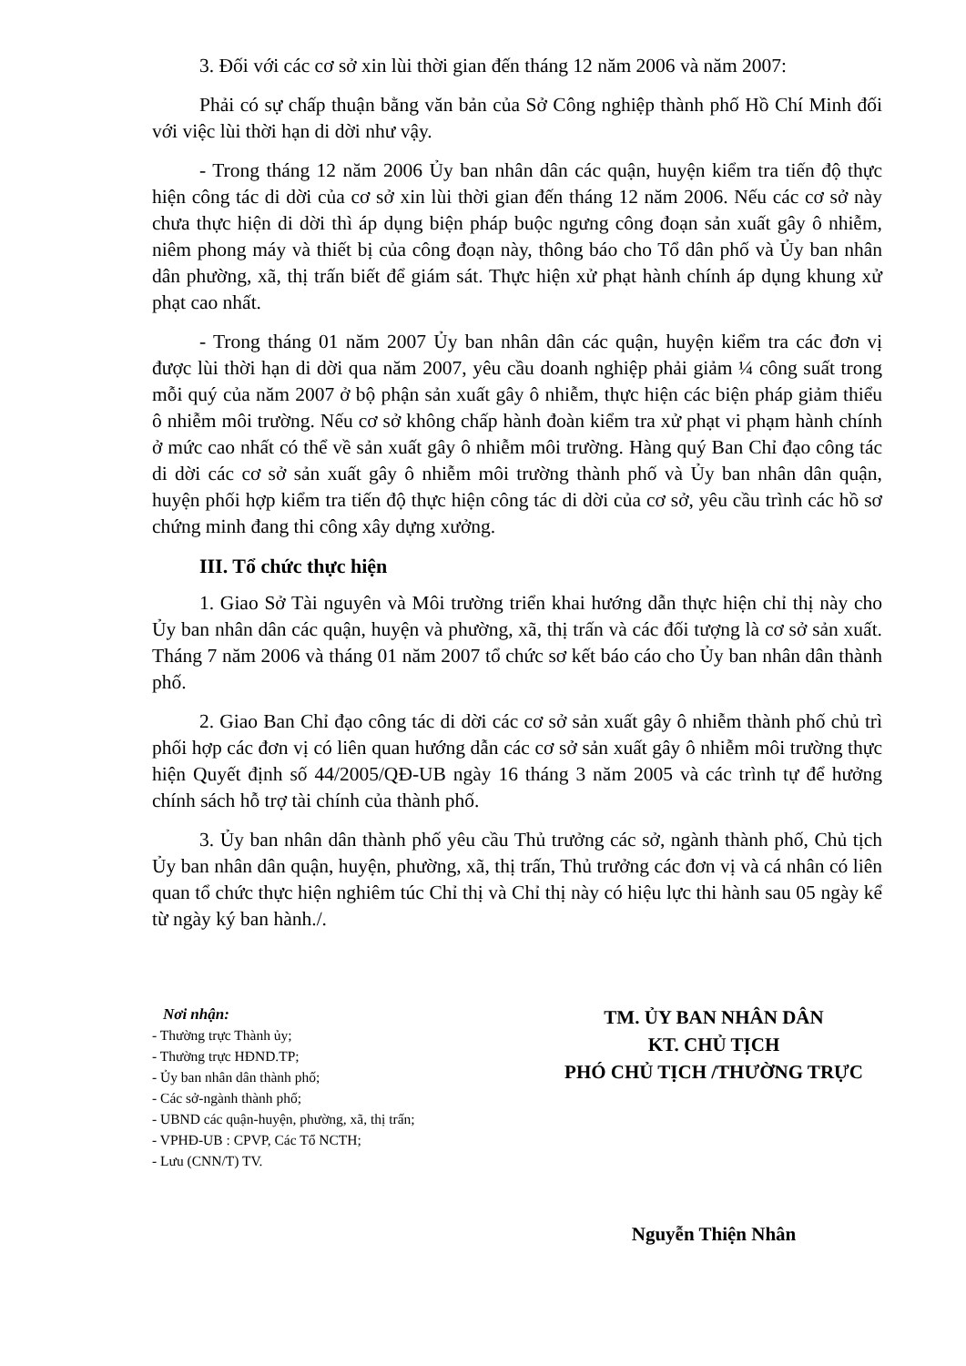3. Đối với các cơ sở xin lùi thời gian đến tháng 12 năm 2006 và năm 2007:
Phải có sự chấp thuận bằng văn bản của Sở Công nghiệp thành phố Hồ Chí Minh đối với việc lùi thời hạn di dời như vậy.
- Trong tháng 12 năm 2006 Ủy ban nhân dân các quận, huyện kiểm tra tiến độ thực hiện công tác di dời của cơ sở xin lùi thời gian đến tháng 12 năm 2006. Nếu các cơ sở này chưa thực hiện di dời thì áp dụng biện pháp buộc ngưng công đoạn sản xuất gây ô nhiễm, niêm phong máy và thiết bị của công đoạn này, thông báo cho Tổ dân phố và Ủy ban nhân dân phường, xã, thị trấn biết để giám sát. Thực hiện xử phạt hành chính áp dụng khung xử phạt cao nhất.
- Trong tháng 01 năm 2007 Ủy ban nhân dân các quận, huyện kiểm tra các đơn vị được lùi thời hạn di dời qua năm 2007, yêu cầu doanh nghiệp phải giảm ¼ công suất trong mỗi quý của năm 2007 ở bộ phận sản xuất gây ô nhiễm, thực hiện các biện pháp giảm thiểu ô nhiễm môi trường. Nếu cơ sở không chấp hành đoàn kiểm tra xử phạt vi phạm hành chính ở mức cao nhất có thể về sản xuất gây ô nhiễm môi trường. Hàng quý Ban Chỉ đạo công tác di dời các cơ sở sản xuất gây ô nhiễm môi trường thành phố và Ủy ban nhân dân quận, huyện phối hợp kiểm tra tiến độ thực hiện công tác di dời của cơ sở, yêu cầu trình các hồ sơ chứng minh đang thi công xây dựng xưởng.
III. Tổ chức thực hiện
1. Giao Sở Tài nguyên và Môi trường triển khai hướng dẫn thực hiện chỉ thị này cho Ủy ban nhân dân các quận, huyện và phường, xã, thị trấn và các đối tượng là cơ sở sản xuất. Tháng 7 năm 2006 và tháng 01 năm 2007 tổ chức sơ kết báo cáo cho Ủy ban nhân dân thành phố.
2. Giao Ban Chỉ đạo công tác di dời các cơ sở sản xuất gây ô nhiễm thành phố chủ trì phối hợp các đơn vị có liên quan hướng dẫn các cơ sở sản xuất gây ô nhiễm môi trường thực hiện Quyết định số 44/2005/QĐ-UB ngày 16 tháng 3 năm 2005 và các trình tự để hưởng chính sách hỗ trợ tài chính của thành phố.
3. Ủy ban nhân dân thành phố yêu cầu Thủ trưởng các sở, ngành thành phố, Chủ tịch Ủy ban nhân dân quận, huyện, phường, xã, thị trấn, Thủ trưởng các đơn vị và cá nhân có liên quan tổ chức thực hiện nghiêm túc Chỉ thị và Chỉ thị này có hiệu lực thi hành sau 05 ngày kể từ ngày ký ban hành./.
Nơi nhận:
- Thường trực Thành ủy;
- Thường trực HĐND.TP;
- Ủy ban nhân dân thành phố;
- Các sở-ngành thành phố;
- UBND các quận-huyện, phường, xã, thị trấn;
- VPHĐ-UB : CPVP, Các Tổ NCTH;
- Lưu (CNN/T) TV.
TM. ỦY BAN NHÂN DÂN
KT. CHỦ TỊCH
PHÓ CHỦ TỊCH /THƯỜNG TRỰC
Nguyễn Thiện Nhân